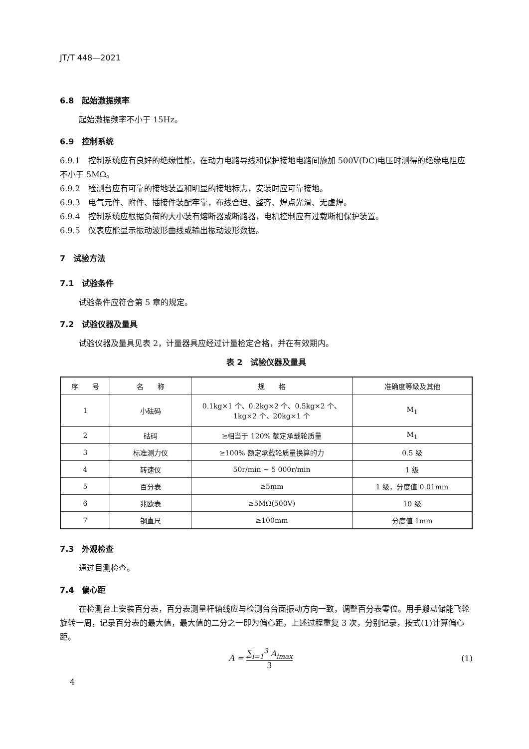JT/T 448—2021
6.8　起始激振频率
起始激振频率不小于 15Hz。
6.9　控制系统
6.9.1　控制系统应有良好的绝缘性能，在动力电路导线和保护接地电路间施加 500V(DC)电压时测得的绝缘电阻应不小于 5MΩ。
6.9.2　检测台应有可靠的接地装置和明显的接地标志，安装时应可靠接地。
6.9.3　电气元件、附件、插接件装配牢靠，布线合理、整齐、焊点光滑、无虚焊。
6.9.4　控制系统应根据负荷的大小装有熔断器或断路器，电机控制应有过载断相保护装置。
6.9.5　仪表应能显示振动波形曲线或输出振动波形数据。
7　试验方法
7.1　试验条件
试验条件应符合第 5 章的规定。
7.2　试验仪器及量具
试验仪器及量具见表 2，计量器具应经过计量检定合格，并在有效期内。
表 2　试验仪器及量具
| 序 号 | 名 称 | 规 格 | 准确度等级及其他 |
| --- | --- | --- | --- |
| 1 | 小砝码 | 0.1kg×1 个、0.2kg×2 个、0.5kg×2 个、 1kg×2 个、20kg×1 个 | M<sub>1</sub> |
| 2 | 砝码 | ≥相当于 120% 额定承载轮质量 | M<sub>1</sub> |
| 3 | 标准测力仪 | ≥100% 额定承载轮质量换算的力 | 0.5 级 |
| 4 | 转速仪 | 50r/min ~ 5 000r/min | 1 级 |
| 5 | 百分表 | ≥5mm | 1 级，分度值 0.01mm |
| 6 | 兆欧表 | ≥5MΩ(500V) | 10 级 |
| 7 | 钢直尺 | ≥100mm | 分度值 1mm |
7.3　外观检查
通过目测检查。
7.4　偏心距
在检测台上安装百分表，百分表测量杆轴线应与检测台台面振动方向一致，调整百分表零位。用手搬动储能飞轮旋转一周，记录百分表的最大值，最大值的二分之一即为偏心距。上述过程重复 3 次，分别记录，按式(1)计算偏心距。
A = ∑<sub>i=1</sub><sup>3</sup> A<sub>imax</sub> 3 (1)
4